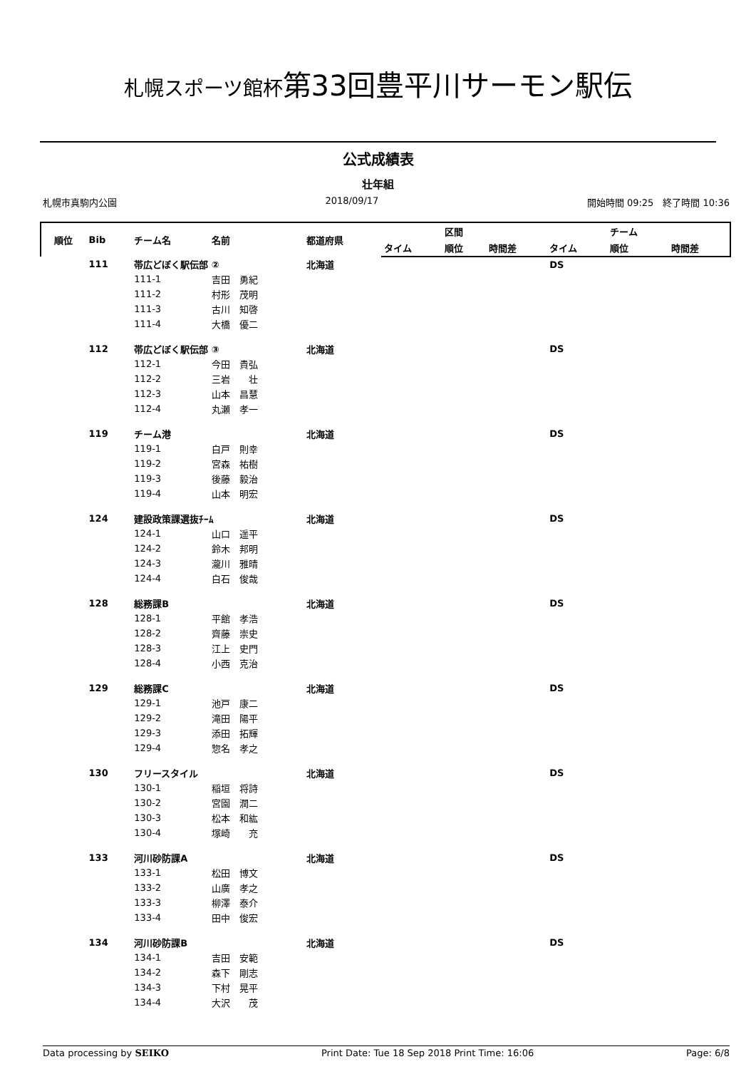札幌スポーツ館杯第33回豊平川サーモン駅伝
公式成績表
壮年組
札幌市真駒内公園 2018/09/17 開始時間 09:25　終了時間 10:36
| 順位 | Bib | チーム名 | 名前 | 都道府県 | | 区間 | | | チーム | |
| --- | --- | --- | --- | --- | --- | --- | --- | --- | --- | --- |
| | | | | | タイム | 順位 | 時間差 | タイム | 順位 | 時間差 |
| | 111 | 帯広どぼく駅伝部 ② | | 北海道 | | | | DS | | |
| | | 111-1 | 吉田 勇紀 | | | | | | | |
| | | 111-2 | 村形 茂明 | | | | | | | |
| | | 111-3 | 古川 知啓 | | | | | | | |
| | | 111-4 | 大橋 優二 | | | | | | | |
| | 112 | 帯広どぼく駅伝部 ③ | | 北海道 | | | | DS | | |
| | | 112-1 | 今田 貴弘 | | | | | | | |
| | | 112-2 | 三岩 壮 | | | | | | | |
| | | 112-3 | 山本 昌慧 | | | | | | | |
| | | 112-4 | 丸瀬 孝一 | | | | | | | |
| | 119 | チーム港 | | 北海道 | | | | DS | | |
| | | 119-1 | 白戸 則幸 | | | | | | | |
| | | 119-2 | 宮森 祐樹 | | | | | | | |
| | | 119-3 | 後藤 毅治 | | | | | | | |
| | | 119-4 | 山本 明宏 | | | | | | | |
| | 124 | 建設政策課選抜ﾁｰﾑ | | 北海道 | | | | DS | | |
| | | 124-1 | 山口 遥平 | | | | | | | |
| | | 124-2 | 鈴木 邦明 | | | | | | | |
| | | 124-3 | 瀧川 雅晴 | | | | | | | |
| | | 124-4 | 白石 俊哉 | | | | | | | |
| | 128 | 総務課B | | 北海道 | | | | DS | | |
| | | 128-1 | 平館 孝浩 | | | | | | | |
| | | 128-2 | 齊藤 崇史 | | | | | | | |
| | | 128-3 | 江上 史門 | | | | | | | |
| | | 128-4 | 小西 克治 | | | | | | | |
| | 129 | 総務課C | | 北海道 | | | | DS | | |
| | | 129-1 | 池戸 康二 | | | | | | | |
| | | 129-2 | 滝田 陽平 | | | | | | | |
| | | 129-3 | 添田 拓輝 | | | | | | | |
| | | 129-4 | 惣名 孝之 | | | | | | | |
| | 130 | フリースタイル | | 北海道 | | | | DS | | |
| | | 130-1 | 稲垣 将詩 | | | | | | | |
| | | 130-2 | 宮園 潤二 | | | | | | | |
| | | 130-3 | 松本 和紘 | | | | | | | |
| | | 130-4 | 塚崎 充 | | | | | | | |
| | 133 | 河川砂防課A | | 北海道 | | | | DS | | |
| | | 133-1 | 松田 博文 | | | | | | | |
| | | 133-2 | 山廣 孝之 | | | | | | | |
| | | 133-3 | 柳澤 泰介 | | | | | | | |
| | | 133-4 | 田中 俊宏 | | | | | | | |
| | 134 | 河川砂防課B | | 北海道 | | | | DS | | |
| | | 134-1 | 吉田 安範 | | | | | | | |
| | | 134-2 | 森下 剛志 | | | | | | | |
| | | 134-3 | 下村 晃平 | | | | | | | |
| | | 134-4 | 大沢 茂 | | | | | | | |
Data processing by SEIKO Print Date: Tue 18 Sep 2018 Print Time: 16:06 Page: 6/8